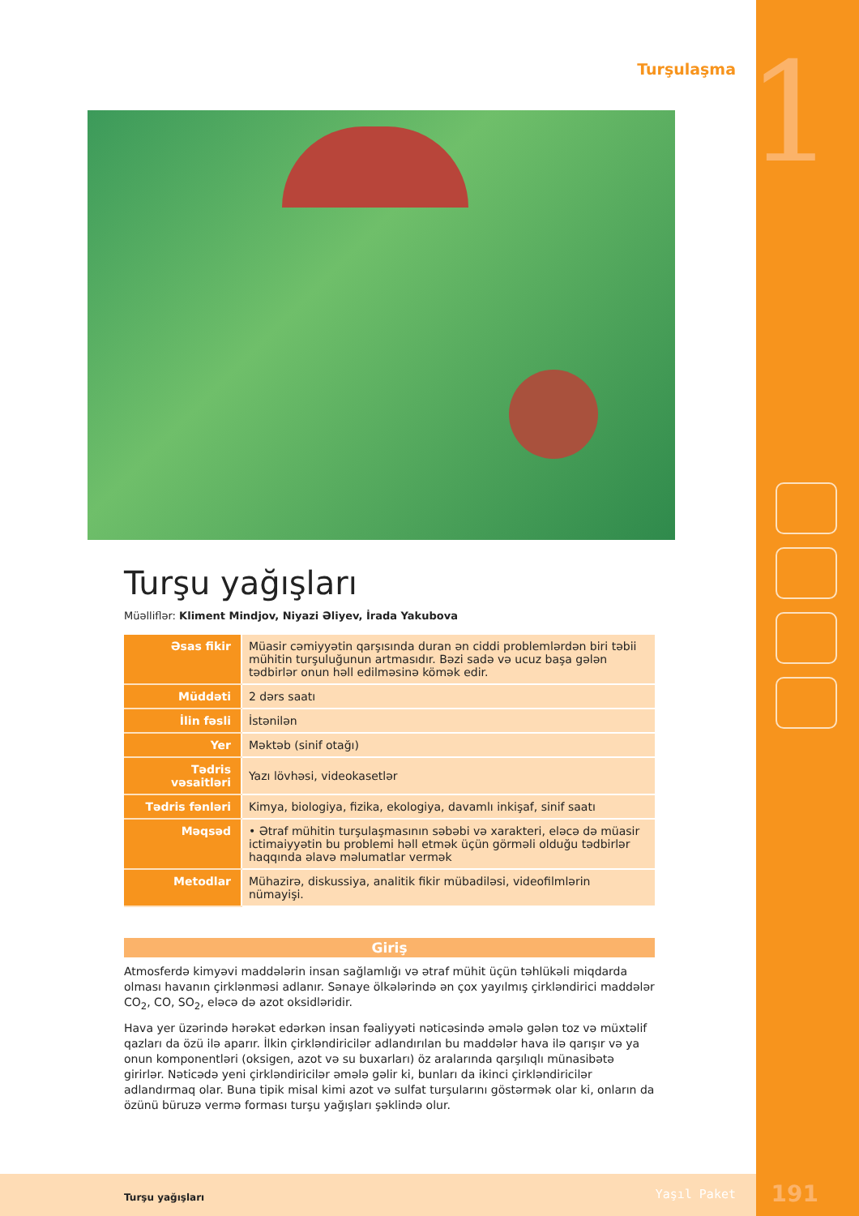1
Turşulaşma
Turşu yağışları
Müəlliflər: Kliment Mindjov, Niyazi Əliyev, İrada Yakubova
| Əsas fikir | Müasir cəmiyyətin qarşısında duran ən ciddi problemlərdən biri təbii mühitin turşuluğunun artmasıdır. Bəzi sadə və ucuz başa gələn tədbirlər onun həll edilməsinə kömək edir. |
| Müddəti | 2 dərs saatı |
| İlin fəsli | İstənilən |
| Yer | Məktəb (sinif otağı) |
| Tədris vəsaitləri | Yazı lövhəsi, videokasetlər |
| Tədris fənləri | Kimya, biologiya, fizika, ekologiya, davamlı inkişaf, sinif saatı |
| Məqsəd | • Ətraf mühitin turşulaşmasının səbəbi və xarakteri, eləcə də müasir ictimaiyyətin bu problemi həll etmək üçün görməli olduğu tədbirlər haqqında əlavə məlumatlar vermək |
| Metodlar | Mühazirə, diskussiya, analitik fikir mübadiləsi, videofilmlərin nümayişi. |
Giriş
Atmosferdə kimyəvi maddələrin insan sağlamlığı və ətraf mühit üçün təhlükəli miqdarda olması havanın çirklənməsi adlanır. Sənaye ölkələrində ən çox yayılmış çirkləndirici maddələr CO<sub>2</sub>, CO, SO<sub>2</sub>, eləcə də azot oksidləridir.
Hava yer üzərində hərəkət edərkən insan fəaliyyəti nəticəsində əmələ gələn toz və müxtəlif qazları da özü ilə aparır. İlkin çirkləndiricilər adlandırılan bu maddələr hava ilə qarışır və ya onun komponentləri (oksigen, azot və su buxarları) öz aralarında qarşılıqlı münasibətə girirlər. Nəticədə yeni çirkləndiricilər əmələ gəlir ki, bunları da ikinci çirkləndiricilər adlandırmaq olar. Buna tipik misal kimi azot və sulfat turşularını göstərmək olar ki, onların da özünü büruzə vermə forması turşu yağışları şəklində olur.
Turşu yağışları Yaşıl Paket 191